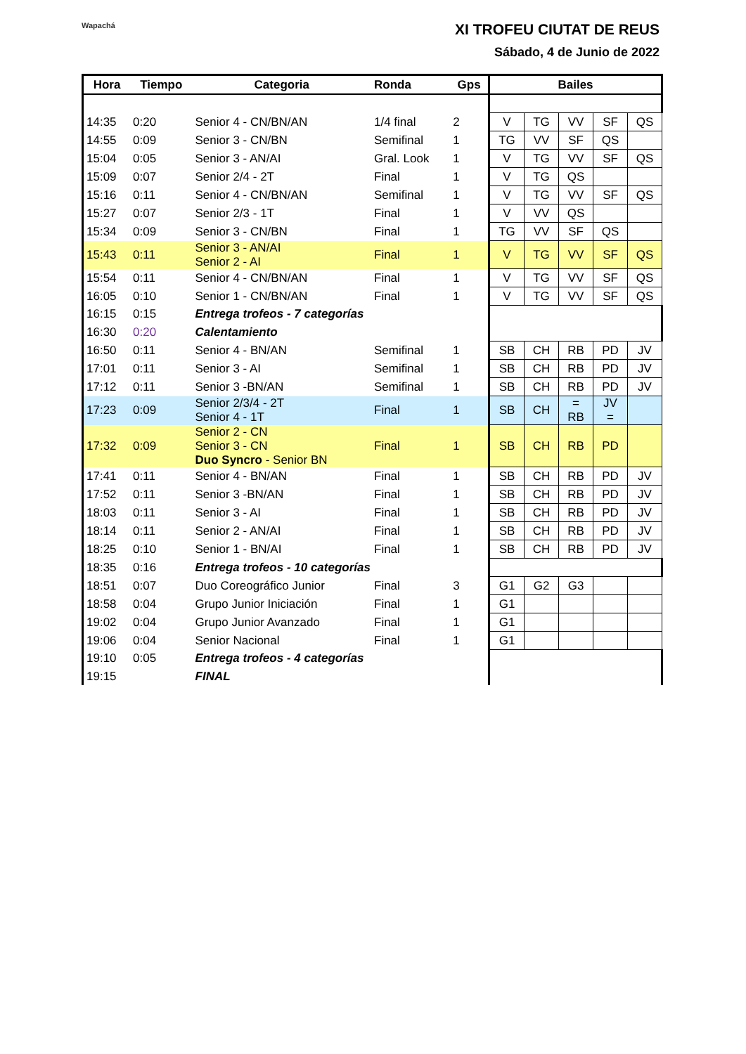Wapachá XI TROFEU CIUTAT DE REUS
Sábado, 4 de Junio de 2022
| Hora | Tiempo | Categoria | Ronda | Gps | Bailes | | | | |
| --- | --- | --- | --- | --- | --- | --- | --- | --- | --- |
| 14:35 | 0:20 | Senior 4 - CN/BN/AN | 1/4 final | 2 | V | TG | VV | SF | QS |
| 14:55 | 0:09 | Senior 3 - CN/BN | Semifinal | 1 | TG | VV | SF | QS | |
| 15:04 | 0:05 | Senior 3 - AN/AI | Gral. Look | 1 | V | TG | VV | SF | QS |
| 15:09 | 0:07 | Senior 2/4 - 2T | Final | 1 | V | TG | QS | | |
| 15:16 | 0:11 | Senior 4 - CN/BN/AN | Semifinal | 1 | V | TG | VV | SF | QS |
| 15:27 | 0:07 | Senior 2/3 - 1T | Final | 1 | V | VV | QS | | |
| 15:34 | 0:09 | Senior 3 - CN/BN | Final | 1 | TG | VV | SF | QS | |
| 15:43 | 0:11 | Senior 3 - AN/AI Senior 2 - AI | Final | 1 | V | TG | VV | SF | QS |
| 15:54 | 0:11 | Senior 4 - CN/BN/AN | Final | 1 | V | TG | VV | SF | QS |
| 16:05 | 0:10 | Senior 1 - CN/BN/AN | Final | 1 | V | TG | VV | SF | QS |
| 16:15 | 0:15 | Entrega trofeos - 7 categorías | | | | | | | |
| 16:30 | 0:20 | Calentamiento | | | | | | | |
| 16:50 | 0:11 | Senior 4 - BN/AN | Semifinal | 1 | SB | CH | RB | PD | JV |
| 17:01 | 0:11 | Senior 3 - AI | Semifinal | 1 | SB | CH | RB | PD | JV |
| 17:12 | 0:11 | Senior 3 -BN/AN | Semifinal | 1 | SB | CH | RB | PD | JV |
| 17:23 | 0:09 | Senior 2/3/4 - 2T Senior 4 - 1T | Final | 1 | SB | CH | = RB | JV = | |
| 17:32 | 0:09 | Senior 2 - CN Senior 3 - CN Duo Syncro - Senior BN | Final | 1 | SB | CH | RB | PD | |
| 17:41 | 0:11 | Senior 4 - BN/AN | Final | 1 | SB | CH | RB | PD | JV |
| 17:52 | 0:11 | Senior 3 -BN/AN | Final | 1 | SB | CH | RB | PD | JV |
| 18:03 | 0:11 | Senior 3 - AI | Final | 1 | SB | CH | RB | PD | JV |
| 18:14 | 0:11 | Senior 2 - AN/AI | Final | 1 | SB | CH | RB | PD | JV |
| 18:25 | 0:10 | Senior 1 - BN/AI | Final | 1 | SB | CH | RB | PD | JV |
| 18:35 | 0:16 | Entrega trofeos - 10 categorías | | | | | | | |
| 18:51 | 0:07 | Duo Coreográfico Junior | Final | 3 | G1 | G2 | G3 | | |
| 18:58 | 0:04 | Grupo Junior Iniciación | Final | 1 | G1 | | | | |
| 19:02 | 0:04 | Grupo Junior Avanzado | Final | 1 | G1 | | | | |
| 19:06 | 0:04 | Senior Nacional | Final | 1 | G1 | | | | |
| 19:10 | 0:05 | Entrega trofeos - 4 categorías | | | | | | | |
| 19:15 | | FINAL | | | | | | | |